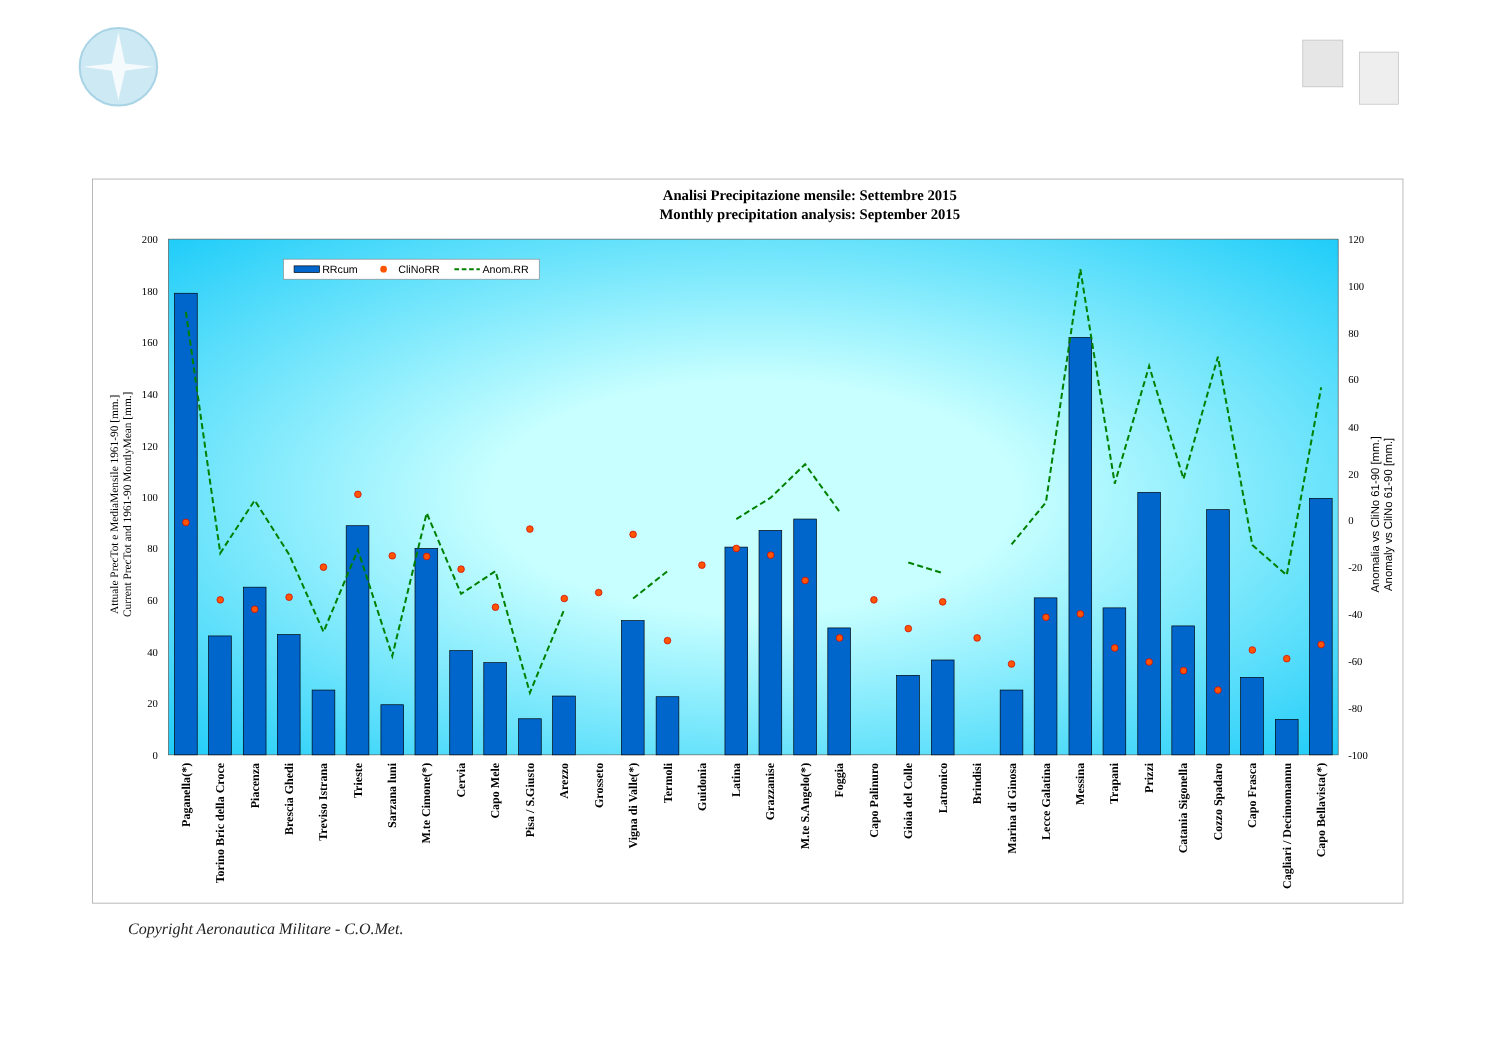Analisi Precipitazione mensile: Settembre 2015
Monthly precipitation analysis: September 2015
0
20
40
60
80
100
120
140
160
180
200
-100
-80
-60
-40
-20
0
20
40
60
80
100
120
Attuale PrecTot e MediaMensile 1961-90 [mm.]
Current PrecTot and 1961-90 MontlyMean [mm.]
Anomalia vs CliNo 61-90 [mm.]
Anomaly vs CliNo 61-90 [mm.]
RRcum
CliNoRR
Anom.RR
Paganella(*)
Torino Bric della Croce
Piacenza
Brescia Ghedi
Treviso Istrana
Trieste
Sarzana luni
M.te Cimone(*)
Cervia
Capo Mele
Pisa / S.Giusto
Arezzo
Grosseto
Vigna di Valle(*)
Termoli
Guidonia
Latina
Grazzanise
M.te S.Angelo(*)
Foggia
Capo Palinuro
Gioia del Colle
Latronico
Brindisi
Marina di Ginosa
Lecce Galatina
Messina
Trapani
Prizzi
Catania Sigonella
Cozzo Spadaro
Capo Frasca
Cagliari / Decimomannu
Capo Bellavista(*)
Copyright Aeronautica Militare - C.O.Met.